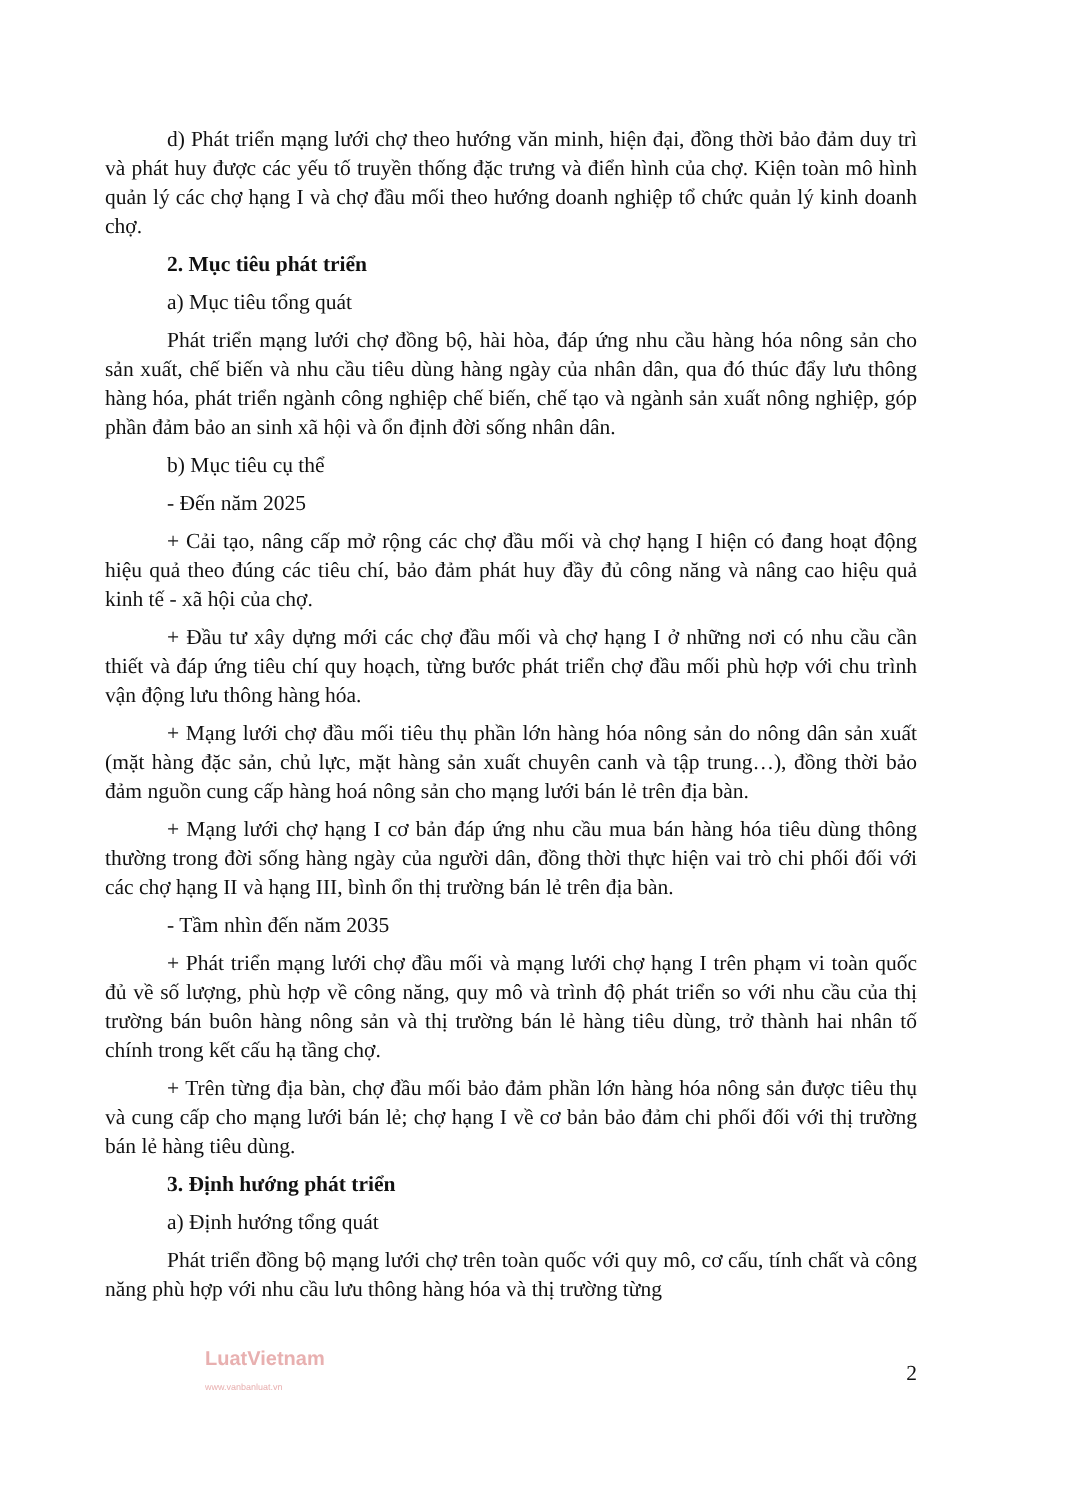d) Phát triển mạng lưới chợ theo hướng văn minh, hiện đại, đồng thời bảo đảm duy trì và phát huy được các yếu tố truyền thống đặc trưng và điển hình của chợ. Kiện toàn mô hình quản lý các chợ hạng I và chợ đầu mối theo hướng doanh nghiệp tổ chức quản lý kinh doanh chợ.
2. Mục tiêu phát triển
a) Mục tiêu tổng quát
Phát triển mạng lưới chợ đồng bộ, hài hòa, đáp ứng nhu cầu hàng hóa nông sản cho sản xuất, chế biến và nhu cầu tiêu dùng hàng ngày của nhân dân, qua đó thúc đẩy lưu thông hàng hóa, phát triển ngành công nghiệp chế biến, chế tạo và ngành sản xuất nông nghiệp, góp phần đảm bảo an sinh xã hội và ổn định đời sống nhân dân.
b) Mục tiêu cụ thể
- Đến năm 2025
+ Cải tạo, nâng cấp mở rộng các chợ đầu mối và chợ hạng I hiện có đang hoạt động hiệu quả theo đúng các tiêu chí, bảo đảm phát huy đầy đủ công năng và nâng cao hiệu quả kinh tế - xã hội của chợ.
+ Đầu tư xây dựng mới các chợ đầu mối và chợ hạng I ở những nơi có nhu cầu cần thiết và đáp ứng tiêu chí quy hoạch, từng bước phát triển chợ đầu mối phù hợp với chu trình vận động lưu thông hàng hóa.
+ Mạng lưới chợ đầu mối tiêu thụ phần lớn hàng hóa nông sản do nông dân sản xuất (mặt hàng đặc sản, chủ lực, mặt hàng sản xuất chuyên canh và tập trung…), đồng thời bảo đảm nguồn cung cấp hàng hoá nông sản cho mạng lưới bán lẻ trên địa bàn.
+ Mạng lưới chợ hạng I cơ bản đáp ứng nhu cầu mua bán hàng hóa tiêu dùng thông thường trong đời sống hàng ngày của người dân, đồng thời thực hiện vai trò chi phối đối với các chợ hạng II và hạng III, bình ổn thị trường bán lẻ trên địa bàn.
- Tầm nhìn đến năm 2035
+ Phát triển mạng lưới chợ đầu mối và mạng lưới chợ hạng I trên phạm vi toàn quốc đủ về số lượng, phù hợp về công năng, quy mô và trình độ phát triển so với nhu cầu của thị trường bán buôn hàng nông sản và thị trường bán lẻ hàng tiêu dùng, trở thành hai nhân tố chính trong kết cấu hạ tầng chợ.
+ Trên từng địa bàn, chợ đầu mối bảo đảm phần lớn hàng hóa nông sản được tiêu thụ và cung cấp cho mạng lưới bán lẻ; chợ hạng I về cơ bản bảo đảm chi phối đối với thị trường bán lẻ hàng tiêu dùng.
3. Định hướng phát triển
a) Định hướng tổng quát
Phát triển đồng bộ mạng lưới chợ trên toàn quốc với quy mô, cơ cấu, tính chất và công năng phù hợp với nhu cầu lưu thông hàng hóa và thị trường từng
LuatVietnam
www.vanbanluat.vn
2